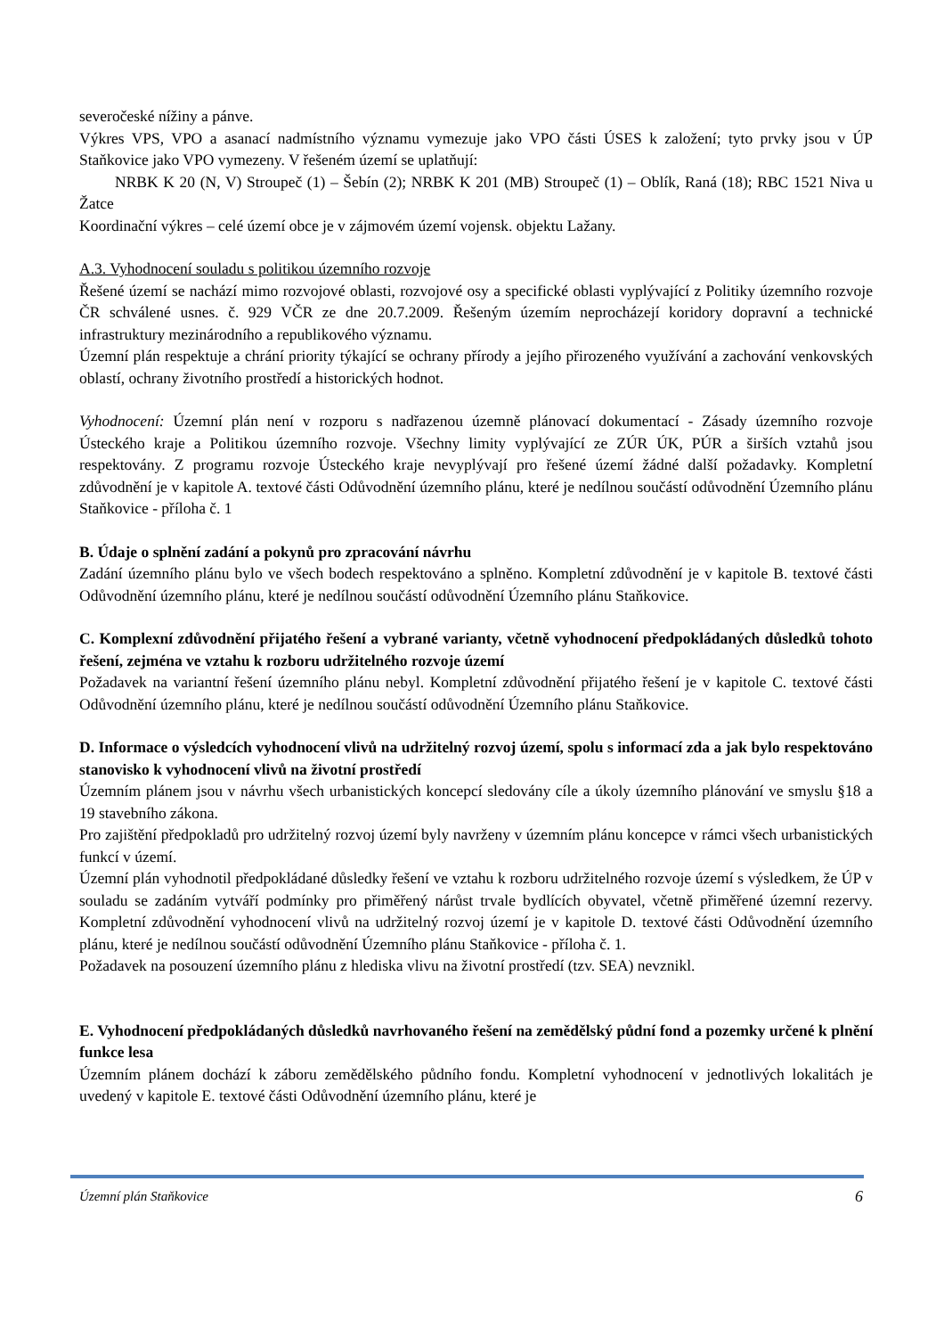severočeské nížiny a pánve.
Výkres VPS, VPO a asanací nadmístního významu vymezuje jako VPO části ÚSES k založení; tyto prvky jsou v ÚP Staňkovice jako VPO vymezeny. V řešeném území se uplatňují:
NRBK K 20 (N, V) Stroupeč (1) – Šebín (2); NRBK K 201 (MB) Stroupeč (1) – Oblík, Raná (18); RBC 1521 Niva u Žatce
Koordinační výkres – celé území obce je v zájmovém území vojensk. objektu Lažany.
A.3. Vyhodnocení souladu s politikou územního rozvoje
Řešené území se nachází mimo rozvojové oblasti, rozvojové osy a specifické oblasti vyplývající z Politiky územního rozvoje ČR schválené usnes. č. 929 VČR ze dne 20.7.2009. Řešeným územím neprocházejí koridory dopravní a technické infrastruktury mezinárodního a republikového významu.
Územní plán respektuje a chrání priority týkající se ochrany přírody a jejího přirozeného využívání a zachování venkovských oblastí, ochrany životního prostředí a historických hodnot.
Vyhodnocení: Územní plán není v rozporu s nadřazenou územně plánovací dokumentací - Zásady územního rozvoje Ústeckého kraje a Politikou územního rozvoje. Všechny limity vyplývající ze ZÚR ÚK, PÚR a širších vztahů jsou respektovány. Z programu rozvoje Ústeckého kraje nevyplývají pro řešené území žádné další požadavky. Kompletní zdůvodnění je v kapitole A. textové části Odůvodnění územního plánu, které je nedílnou součástí odůvodnění Územního plánu Staňkovice - příloha č. 1
B. Údaje o splnění zadání a pokynů pro zpracování návrhu
Zadání územního plánu bylo ve všech bodech respektováno a splněno. Kompletní zdůvodnění je v kapitole B. textové části Odůvodnění územního plánu, které je nedílnou součástí odůvodnění Územního plánu Staňkovice.
C. Komplexní zdůvodnění přijatého řešení a vybrané varianty, včetně vyhodnocení předpokládaných důsledků tohoto řešení, zejména ve vztahu k rozboru udržitelného rozvoje území
Požadavek na variantní řešení územního plánu nebyl. Kompletní zdůvodnění přijatého řešení je v kapitole C. textové části Odůvodnění územního plánu, které je nedílnou součástí odůvodnění Územního plánu Staňkovice.
D. Informace o výsledcích vyhodnocení vlivů na udržitelný rozvoj území, spolu s informací zda a jak bylo respektováno stanovisko k vyhodnocení vlivů na životní prostředí
Územním plánem jsou v návrhu všech urbanistických koncepcí sledovány cíle a úkoly územního plánování ve smyslu §18 a 19 stavebního zákona.
Pro zajištění předpokladů pro udržitelný rozvoj území byly navrženy v územním plánu koncepce v rámci všech urbanistických funkcí v území.
Územní plán vyhodnotil předpokládané důsledky řešení ve vztahu k rozboru udržitelného rozvoje území s výsledkem, že ÚP v souladu se zadáním vytváří podmínky pro přiměřený nárůst trvale bydlících obyvatel, včetně přiměřené územní rezervy. Kompletní zdůvodnění vyhodnocení vlivů na udržitelný rozvoj území je v kapitole D. textové části Odůvodnění územního plánu, které je nedílnou součástí odůvodnění Územního plánu Staňkovice - příloha č. 1.
Požadavek na posouzení územního plánu z hlediska vlivu na životní prostředí (tzv. SEA) nevznikl.
E. Vyhodnocení předpokládaných důsledků navrhovaného řešení na zemědělský půdní fond a pozemky určené k plnění funkce lesa
Územním plánem dochází k záboru zemědělského půdního fondu. Kompletní vyhodnocení v jednotlivých lokalitách je uvedený v kapitole E. textové části Odůvodnění územního plánu, které je
Územní plán Staňkovice 6